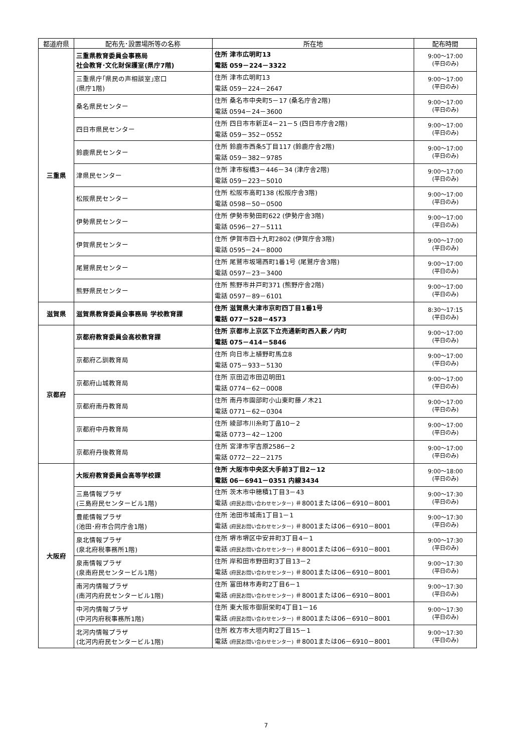| 都道府県 | 配布先･設置場所等の名称 | 所在地 | 配布時間 |
| --- | --- | --- | --- |
| 三重県 | 三重県教育委員会事務局 社会教育･文化財保護室(県庁7階) | 住所 津市広明町13 電話 059－224－3322 | 9:00～17:00 (平日のみ) |
| | 三重県庁｢県民の声相談室｣窓口 (県庁1階) | 住所 津市広明町13 電話 059－224－2647 | 9:00～17:00 (平日のみ) |
| | 桑名県民センター | 住所 桑名市中央町5－17 (桑名庁舎2階) 電話 0594－24－3600 | 9:00～17:00 (平日のみ) |
| | 四日市県民センター | 住所 四日市市新正4－21－5 (四日市庁舎2階) 電話 059－352－0552 | 9:00～17:00 (平日のみ) |
| | 鈴鹿県民センター | 住所 鈴鹿市西条5丁目117 (鈴鹿庁舎2階) 電話 059－382－9785 | 9:00～17:00 (平日のみ) |
| | 津県民センター | 住所 津市桜橋3－446－34 (津庁舎2階) 電話 059－223－5010 | 9:00～17:00 (平日のみ) |
| | 松阪県民センター | 住所 松阪市高町138 (松阪庁舎3階) 電話 0598－50－0500 | 9:00～17:00 (平日のみ) |
| | 伊勢県民センター | 住所 伊勢市勢田町622 (伊勢庁舎3階) 電話 0596－27－5111 | 9:00～17:00 (平日のみ) |
| | 伊賀県民センター | 住所 伊賀市四十九町2802 (伊賀庁舎3階) 電話 0595－24－8000 | 9:00～17:00 (平日のみ) |
| | 尾鷲県民センター | 住所 尾鷲市坂場西町1番1号 (尾鷲庁舎3階) 電話 0597－23－3400 | 9:00～17:00 (平日のみ) |
| | 熊野県民センター | 住所 熊野市井戸町371 (熊野庁舎2階) 電話 0597－89－6101 | 9:00～17:00 (平日のみ) |
| 滋賀県 | 滋賀県教育委員会事務局 学校教育課 | 住所 滋賀県大津市京町四丁目1番1号 電話 077－528－4573 | 8:30～17:15 (平日のみ) |
| 京都府 | 京都府教育委員会高校教育課 | 住所 京都市上京区下立売通新町西入薮ノ内町 電話 075－414－5846 | 9:00～17:00 (平日のみ) |
| | 京都府乙訓教育局 | 住所 向日市上植野町馬立8 電話 075－933－5130 | 9:00～17:00 (平日のみ) |
| | 京都府山城教育局 | 住所 京田辺市田辺明田1 電話 0774－62－0008 | 9:00～17:00 (平日のみ) |
| | 京都府南丹教育局 | 住所 南丹市園部町小山東町藤ノ木21 電話 0771－62－0304 | 9:00～17:00 (平日のみ) |
| | 京都府中丹教育局 | 住所 綾部市川糸町丁畠10－2 電話 0773－42－1200 | 9:00～17:00 (平日のみ) |
| | 京都府丹後教育局 | 住所 宮津市字吉原2586－2 電話 0772－22－2175 | 9:00～17:00 (平日のみ) |
| 大阪府 | 大阪府教育委員会高等学校課 | 住所 大阪市中央区大手前3丁目2－12 電話 06－6941－0351 内線3434 | 9:00～18:00 (平日のみ) |
| | 三島情報プラザ (三島府民センタービル1階) | 住所 茨木市中穂積1丁目3－43 電話 (府民お問い合わせセンター) ＃8001または06－6910－8001 | 9:00～17:30 (平日のみ) |
| | 豊能情報プラザ (池田･府市合同庁舎1階) | 住所 池田市城南1丁目1－1 電話 (府民お問い合わせセンター) ＃8001または06－6910－8001 | 9:00～17:30 (平日のみ) |
| | 泉北情報プラザ (泉北府税事務所1階) | 住所 堺市堺区中安井町3丁目4－1 電話 (府民お問い合わせセンター) ＃8001または06－6910－8001 | 9:00～17:30 (平日のみ) |
| | 泉南情報プラザ (泉南府民センタービル1階) | 住所 岸和田市野田町3丁目13－2 電話 (府民お問い合わせセンター) ＃8001または06－6910－8001 | 9:00～17:30 (平日のみ) |
| | 南河内情報プラザ (南河内府民センタービル1階) | 住所 富田林市寿町2丁目6－1 電話 (府民お問い合わせセンター) ＃8001または06－6910－8001 | 9:00～17:30 (平日のみ) |
| | 中河内情報プラザ (中河内府税事務所1階) | 住所 東大阪市御厨栄町4丁目1－16 電話 (府民お問い合わせセンター) ＃8001または06－6910－8001 | 9:00～17:30 (平日のみ) |
| | 北河内情報プラザ (北河内府民センタービル1階) | 住所 枚方市大垣内町2丁目15－1 電話 (府民お問い合わせセンター) ＃8001または06－6910－8001 | 9:00～17:30 (平日のみ) |
7